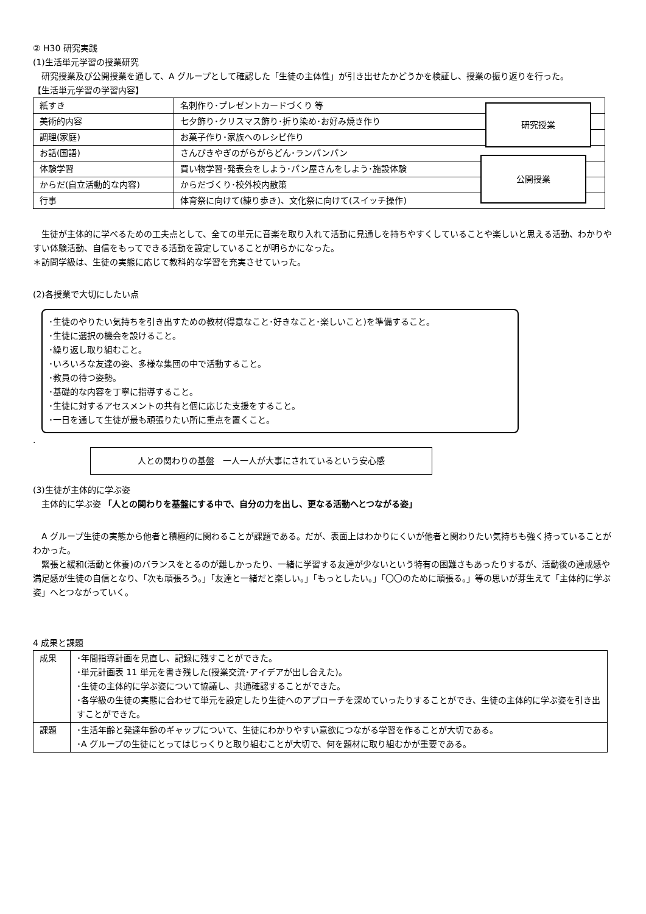② H30 研究実践
(1)生活単元学習の授業研究
　研究授業及び公開授業を通して、A グループとして確認した「生徒の主体性」が引き出せたかどうかを検証し、授業の振り返りを行った。
【生活単元学習の学習内容】
研究授業
公開授業
| 紙すき | 名刺作り･プレゼントカードづくり 等 |
| 美術的内容 | 七夕飾り･クリスマス飾り･折り染め･お好み焼き作り |
| 調理(家庭) | お菓子作り･家族へのレシピ作り |
| お話(国語) | さんびきやぎのがらがらどん･ランパンパン |
| 体験学習 | 買い物学習･発表会をしよう･パン屋さんをしよう･施設体験 |
| からだ(自立活動的な内容) | からだづくり･校外校内散策 |
| 行事 | 体育祭に向けて(練り歩き)、文化祭に向けて(スイッチ操作) |
　生徒が主体的に学べるための工夫点として、全ての単元に音楽を取り入れて活動に見通しを持ちやすくしていることや楽しいと思える活動、わかりやすい体験活動、自信をもってできる活動を設定していることが明らかになった。
＊訪問学級は、生徒の実態に応じて教科的な学習を充実させていった。
(2)各授業で大切にしたい点
･生徒のやりたい気持ちを引き出すための教材(得意なこと･好きなこと･楽しいこと)を準備すること。
･生徒に選択の機会を設けること。
･繰り返し取り組むこと。
･いろいろな友達の姿、多様な集団の中で活動すること。
･教員の待つ姿勢。
･基礎的な内容を丁寧に指導すること。
･生徒に対するアセスメントの共有と個に応じた支援をすること。
･一日を通して生徒が最も頑張りたい所に重点を置くこと。
.
人との関わりの基盤　一人一人が大事にされているという安心感
(3)生徒が主体的に学ぶ姿
　主体的に学ぶ姿 「人との関わりを基盤にする中で、自分の力を出し、更なる活動へとつながる姿」
　A グループ生徒の実態から他者と積極的に関わることが課題である。だが、表面上はわかりにくいが他者と関わりたい気持ちも強く持っていることがわかった。
　緊張と緩和(活動と休養)のバランスをとるのが難しかったり、一緒に学習する友達が少ないという特有の困難さもあったりするが、活動後の達成感や満足感が生徒の自信となり、「次も頑張ろう。」「友達と一緒だと楽しい。」「もっとしたい。」「〇〇のために頑張る。」等の思いが芽生えて「主体的に学ぶ姿」へとつながっていく。
4 成果と課題
| 成果 | ･年間指導計画を見直し、記録に残すことができた。 ･単元計画表 11 単元を書き残した(授業交流･アイデアが出し合えた)。 ･生徒の主体的に学ぶ姿について協議し、共通確認することができた。 ･各学級の生徒の実態に合わせて単元を設定したり生徒へのアプローチを深めていったりすることができ、生徒の主体的に学ぶ姿を引き出すことができた。 |
| 課題 | ･生活年齢と発達年齢のギャップについて、生徒にわかりやすい意欲につながる学習を作ることが大切である。 ･A グループの生徒にとってはじっくりと取り組むことが大切で、何を題材に取り組むかが重要である。 |